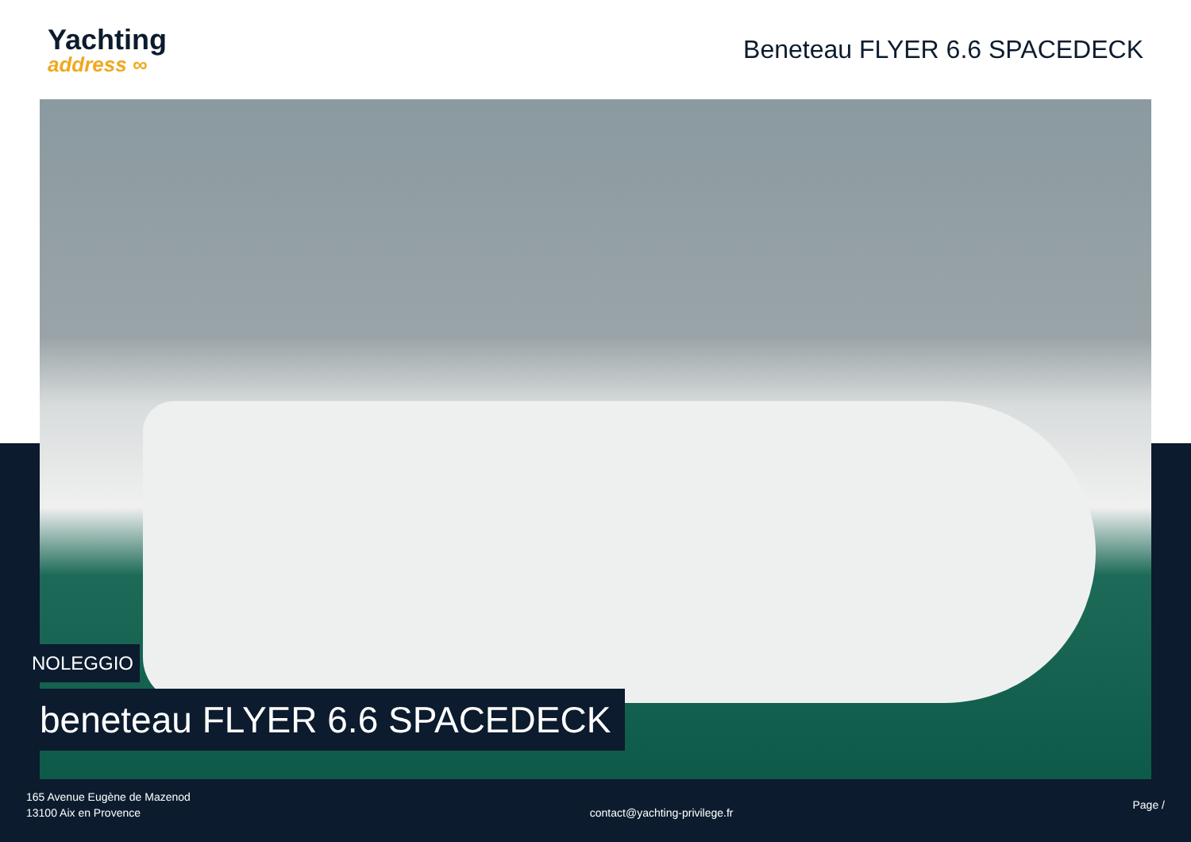Yachting
address ∞
Beneteau FLYER 6.6 SPACEDECK
NOLEGGIO
beneteau FLYER 6.6 SPACEDECK
165 Avenue Eugène de Mazenod
13100 Aix en Provence
contact@yachting-privilege.fr
Page /